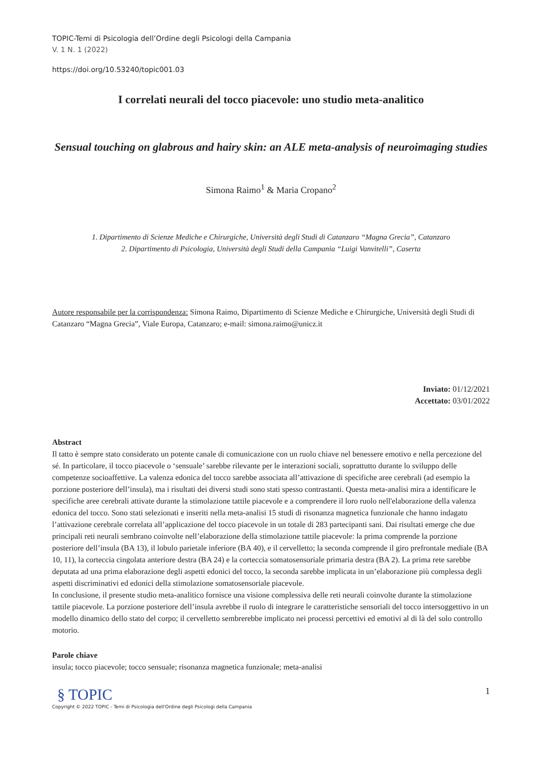TOPIC-Temi di Psicologia dell’Ordine degli Psicologi della Campania
V. 1 N. 1 (2022)
https://doi.org/10.53240/topic001.03
I correlati neurali del tocco piacevole: uno studio meta-analitico
Sensual touching on glabrous and hairy skin: an ALE meta-analysis of neuroimaging studies
Simona Raimo<sup>1</sup> & Maria Cropano<sup>2</sup>
1. Dipartimento di Scienze Mediche e Chirurgiche, Università degli Studi di Catanzaro “Magna Grecia”, Catanzaro
2. Dipartimento di Psicologia, Università degli Studi della Campania “Luigi Vanvitelli”, Caserta
Autore responsabile per la corrispondenza: Simona Raimo, Dipartimento di Scienze Mediche e Chirurgiche, Università degli Studi di Catanzaro “Magna Grecia”, Viale Europa, Catanzaro; e-mail: simona.raimo@unicz.it
Inviato: 01/12/2021
Accettato: 03/01/2022
Abstract
Il tatto è sempre stato considerato un potente canale di comunicazione con un ruolo chiave nel benessere emotivo e nella percezione del sé. In particolare, il tocco piacevole o ‘sensuale’ sarebbe rilevante per le interazioni sociali, soprattutto durante lo sviluppo delle competenze socioaffettive. La valenza edonica del tocco sarebbe associata all’attivazione di specifiche aree cerebrali (ad esempio la porzione posteriore dell’insula), ma i risultati dei diversi studi sono stati spesso contrastanti. Questa meta-analisi mira a identificare le specifiche aree cerebrali attivate durante la stimolazione tattile piacevole e a comprendere il loro ruolo nell'elaborazione della valenza edonica del tocco. Sono stati selezionati e inseriti nella meta-analisi 15 studi di risonanza magnetica funzionale che hanno indagato l’attivazione cerebrale correlata all’applicazione del tocco piacevole in un totale di 283 partecipanti sani. Dai risultati emerge che due principali reti neurali sembrano coinvolte nell’elaborazione della stimolazione tattile piacevole: la prima comprende la porzione posteriore dell’insula (BA 13), il lobulo parietale inferiore (BA 40), e il cervelletto; la seconda comprende il giro prefrontale mediale (BA 10, 11), la corteccia cingolata anteriore destra (BA 24) e la corteccia somatosensoriale primaria destra (BA 2). La prima rete sarebbe deputata ad una prima elaborazione degli aspetti edonici del tocco, la seconda sarebbe implicata in un’elaborazione più complessa degli aspetti discriminativi ed edonici della stimolazione somatosensoriale piacevole.
In conclusione, il presente studio meta-analitico fornisce una visione complessiva delle reti neurali coinvolte durante la stimolazione tattile piacevole. La porzione posteriore dell’insula avrebbe il ruolo di integrare le caratteristiche sensoriali del tocco intersoggettivo in un modello dinamico dello stato del corpo; il cervelletto sembrerebbe implicato nei processi percettivi ed emotivi al di là del solo controllo motorio.
Parole chiave
insula; tocco piacevole; tocco sensuale; risonanza magnetica funzionale; meta-analisi
§ TOPIC
Copyright © 2022 TOPIC - Temi di Psicologia dell'Ordine degli Psicologi della Campania
1